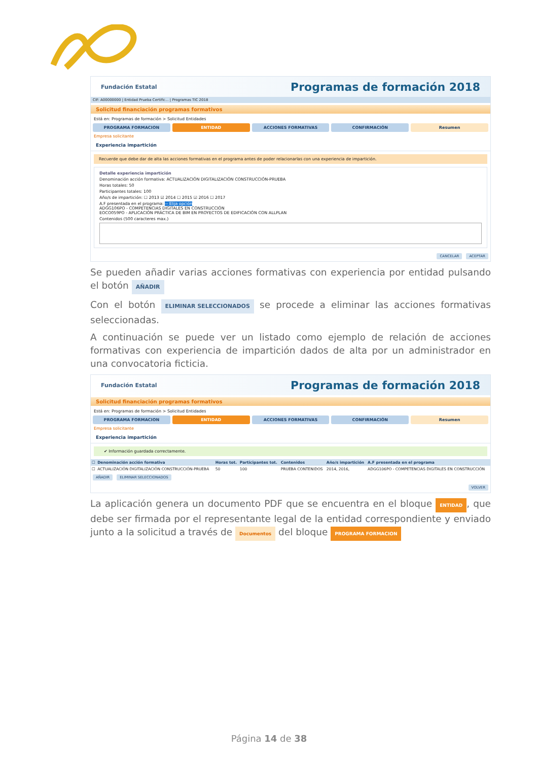Fundación Estatal Programas de formación 2018
CIF: A00000000 | Entidad Prueba Certific... | Programas TIC 2018
Solicitud financiación programas formativos
Está en: Programas de formación > Solicitud Entidades
PROGRAMA FORMACION ENTIDAD ACCIONES FORMATIVAS CONFIRMACIÓN Resumen
Empresa solicitante
Experiencia impartición
Recuerde que debe dar de alta las acciones formativas en el programa antes de poder relacionarlas con una experiencia de impartición.
Detalle experiencia impartición
Denominación acción formativa: ACTUALIZACIÓN DIGITALIZACIÓN CONSTRUCCIÓN-PRUEBA
Horas totales: 50
Participantes totales: 100
Año/s de impartición: ☐ 2013 ☑ 2014 ☐ 2015 ☑ 2016 ☐ 2017
A.F presentada en el programa: -- Elija opción
ADGG106PO - COMPETENCIAS DIGITALES EN CONSTRUCCIÓN
EOCO059PO - APLICACIÓN PRÁCTICA DE BIM EN PROYECTOS DE EDIFICACIÓN CON ALLPLAN
Contenidos (500 caracteres max.)
CANCELAR ACEPTAR
Se pueden añadir varias acciones formativas con experiencia por entidad pulsando el botón AÑADIR
Con el botón ELIMINAR SELECCIONADOS se procede a eliminar las acciones formativas seleccionadas.
A continuación se puede ver un listado como ejemplo de relación de acciones formativas con experiencia de impartición dados de alta por un administrador en una convocatoria ficticia.
Fundación Estatal Programas de formación 2018
Solicitud financiación programas formativos
Está en: Programas de formación > Solicitud Entidades
PROGRAMA FORMACION ENTIDAD ACCIONES FORMATIVAS CONFIRMACIÓN Resumen
Empresa solicitante
Experiencia impartición
✔ Información guardada correctamente.
| ☐ | Denominación acción formativa | Horas tot. | Participantes tot. | Contenidos | Año/s impartición | A.F presentada en el programa |
| --- | --- | --- | --- | --- | --- | --- |
| ☐ | ACTUALIZACIÓN DIGITALIZACIÓN CONSTRUCCIÓN-PRUEBA | 50 | 100 | PRUEBA CONTENIDOS | 2014, 2016, | ADGG106PO - COMPETENCIAS DIGITALES EN CONSTRUCCIÓN |
AÑADIR ELIMINAR SELECCIONADOS
VOLVER
La aplicación genera un documento PDF que se encuentra en el bloque ENTIDAD, que debe ser firmada por el representante legal de la entidad correspondiente y enviado junto a la solicitud a través de Documentos del bloque PROGRAMA FORMACION
Página 14 de 38